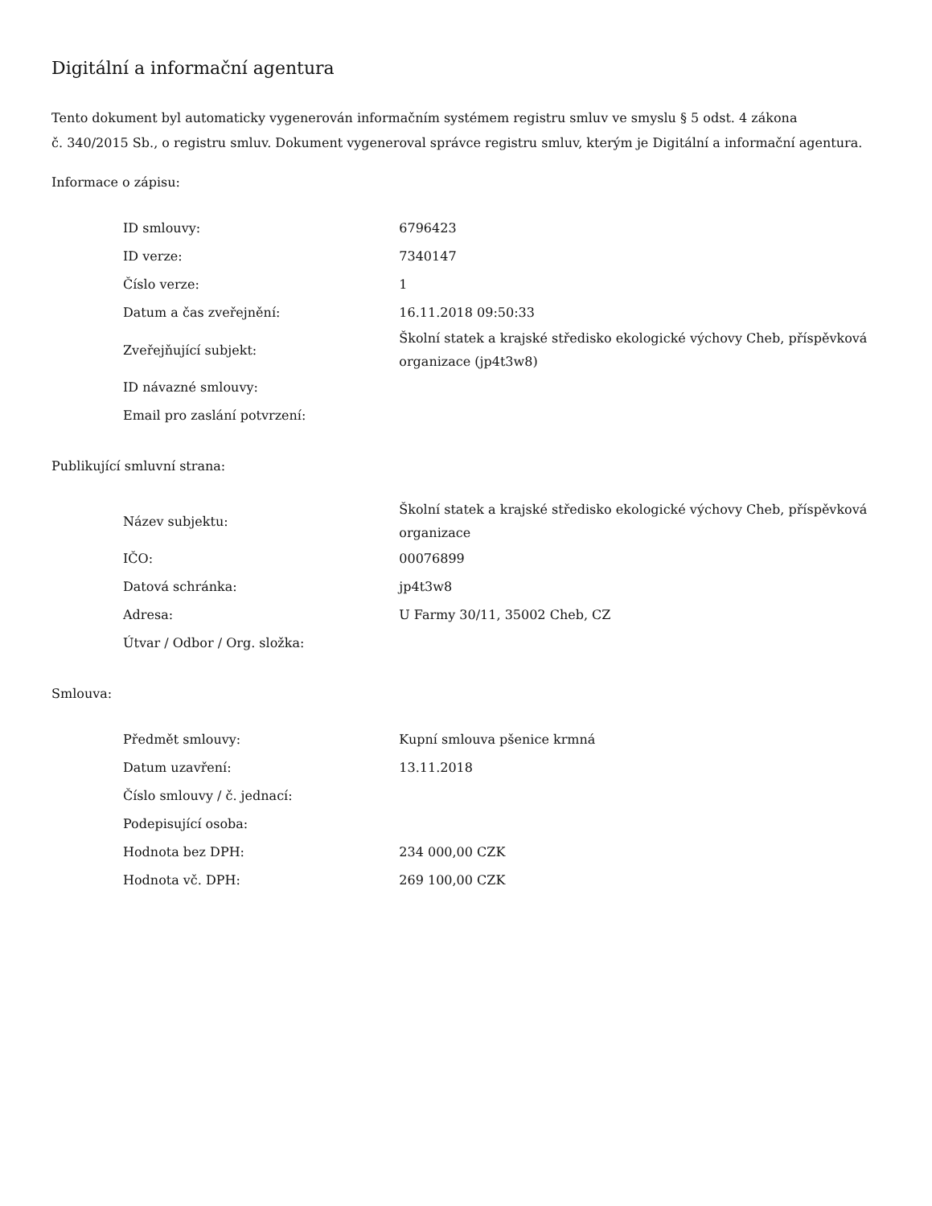Digitální a informační agentura
Tento dokument byl automaticky vygenerován informačním systémem registru smluv ve smyslu § 5 odst. 4 zákona
č. 340/2015 Sb., o registru smluv. Dokument vygeneroval správce registru smluv, kterým je Digitální a informační agentura.
Informace o zápisu:
| ID smlouvy: | 6796423 |
| ID verze: | 7340147 |
| Číslo verze: | 1 |
| Datum a čas zveřejnění: | 16.11.2018 09:50:33 |
| Zveřejňující subjekt: | Školní statek a krajské středisko ekologické výchovy Cheb, příspěvková organizace (jp4t3w8) |
| ID návazné smlouvy: | |
| Email pro zaslání potvrzení: | |
Publikující smluvní strana:
| Název subjektu: | Školní statek a krajské středisko ekologické výchovy Cheb, příspěvková organizace |
| IČO: | 00076899 |
| Datová schránka: | jp4t3w8 |
| Adresa: | U Farmy 30/11, 35002 Cheb, CZ |
| Útvar / Odbor / Org. složka: | |
Smlouva:
| Předmět smlouvy: | Kupní smlouva pšenice krmná |
| Datum uzavření: | 13.11.2018 |
| Číslo smlouvy / č. jednací: | |
| Podepisující osoba: | |
| Hodnota bez DPH: | 234 000,00 CZK |
| Hodnota vč. DPH: | 269 100,00 CZK |